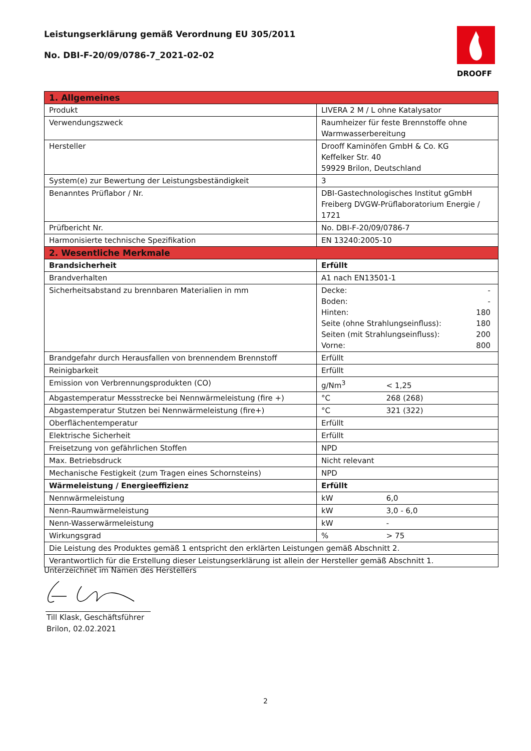Leistungserklärung gemäß Verordnung EU 305/2011
No. DBI-F-20/09/0786-7_2021-02-02
DROOFF
| 1. Allgemeines | |
| --- | --- |
| Produkt | LIVERA 2 M / L ohne Katalysator |
| Verwendungszweck | Raumheizer für feste Brennstoffe ohne Warmwasserbereitung |
| Hersteller | Drooff Kaminöfen GmbH & Co. KG Keffelker Str. 40 59929 Brilon, Deutschland |
| System(e) zur Bewertung der Leistungsbeständigkeit | 3 |
| Benanntes Prüflabor / Nr. | DBI-Gastechnologisches Institut gGmbH Freiberg DVGW-Prüflaboratorium Energie / 1721 |
| Prüfbericht Nr. | No. DBI-F-20/09/0786-7 |
| Harmonisierte technische Spezifikation | EN 13240:2005-10 |
| 2. Wesentliche Merkmale | |
| Brandsicherheit | Erfüllt |
| Brandverhalten | A1 nach EN13501-1 |
| Sicherheitsabstand zu brennbaren Materialien in mm | Decke: - Boden: - Hinten: 180 Seite (ohne Strahlungseinfluss): 180 Seiten (mit Strahlungseinfluss): 200 Vorne: 800 |
| Brandgefahr durch Herausfallen von brennendem Brennstoff | Erfüllt |
| Reinigbarkeit | Erfüllt |
| Emission von Verbrennungsprodukten (CO) | g/Nm<sup>3</sup> < 1,25 |
| Abgastemperatur Messstrecke bei Nennwärmeleistung (fire +) | °C 268 (268) |
| Abgastemperatur Stutzen bei Nennwärmeleistung (fire+) | °C 321 (322) |
| Oberflächentemperatur | Erfüllt |
| Elektrische Sicherheit | Erfüllt |
| Freisetzung von gefährlichen Stoffen | NPD |
| Max. Betriebsdruck | Nicht relevant |
| Mechanische Festigkeit (zum Tragen eines Schornsteins) | NPD |
| Wärmeleistung / Energieeffizienz | Erfüllt |
| Nennwärmeleistung | kW 6,0 |
| Nenn-Raumwärmeleistung | kW 3,0 - 6,0 |
| Nenn-Wasserwärmeleistung | kW - |
| Wirkungsgrad | % > 75 |
| Die Leistung des Produktes gemäß 1 entspricht den erklärten Leistungen gemäß Abschnitt 2. | |
| Verantwortlich für die Erstellung dieser Leistungserklärung ist allein der Hersteller gemäß Abschnitt 1. | |
Unterzeichnet im Namen des Herstellers
Till Klask, Geschäftsführer
Brilon, 02.02.2021
2